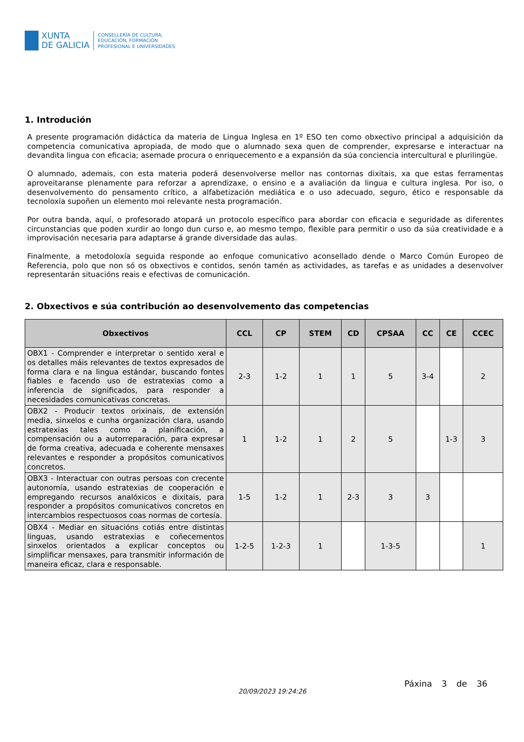XUNTA
DE GALICIA
CONSELLERÍA DE CULTURA,
EDUCACIÓN, FORMACIÓN
PROFESIONAL E UNIVERSIDADES
1. Introdución
A presente programación didáctica da materia de Lingua Inglesa en 1º ESO ten como obxectivo principal a adquisición da competencia comunicativa apropiada, de modo que o alumnado sexa quen de comprender, expresarse e interactuar na devandita lingua con eficacia; asemade procura o enriquecemento e a expansión da súa conciencia intercultural e plurilingüe.
O alumnado, ademais, con esta materia poderá desenvolverse mellor nas contornas dixitais, xa que estas ferramentas aproveitaranse plenamente para reforzar a aprendizaxe, o ensino e a avaliación da lingua e cultura inglesa. Por iso, o desenvolvemento do pensamento crítico, a alfabetización mediática e o uso adecuado, seguro, ético e responsable da tecnoloxía supoñen un elemento moi relevante nesta programación.
Por outra banda, aquí, o profesorado atopará un protocolo específico para abordar con eficacia e seguridade as diferentes circunstancias que poden xurdir ao longo dun curso e, ao mesmo tempo, flexible para permitir o uso da súa creatividade e a improvisación necesaria para adaptarse á grande diversidade das aulas.
Finalmente, a metodoloxía seguida responde ao enfoque comunicativo aconsellado dende o Marco Común Europeo de Referencia, polo que non só os obxectivos e contidos, senón tamén as actividades, as tarefas e as unidades a desenvolver representarán situacións reais e efectivas de comunicación.
2. Obxectivos e súa contribución ao desenvolvemento das competencias
| Obxectivos | CCL | CP | STEM | CD | CPSAA | CC | CE | CCEC |
| --- | --- | --- | --- | --- | --- | --- | --- | --- |
| OBX1 - Comprender e interpretar o sentido xeral e os detalles máis relevantes de textos expresados de forma clara e na lingua estándar, buscando fontes fiables e facendo uso de estratexias como a inferencia de significados, para responder a necesidades comunicativas concretas. | 2-3 | 1-2 | 1 | 1 | 5 | 3-4 | | 2 |
| OBX2 - Producir textos orixinais, de extensión media, sinxelos e cunha organización clara, usando estratexias tales como a planificación, a compensación ou a autorreparación, para expresar de forma creativa, adecuada e coherente mensaxes relevantes e responder a propósitos comunicativos concretos. | 1 | 1-2 | 1 | 2 | 5 | | 1-3 | 3 |
| OBX3 - Interactuar con outras persoas con crecente autonomía, usando estratexias de cooperación e empregando recursos analóxicos e dixitais, para responder a propósitos comunicativos concretos en intercambios respectuosos coas normas de cortesía. | 1-5 | 1-2 | 1 | 2-3 | 3 | 3 | | |
| OBX4 - Mediar en situacións cotiás entre distintas linguas, usando estratexias e coñecementos sinxelos orientados a explicar conceptos ou simplificar mensaxes, para transmitir información de maneira eficaz, clara e responsable. | 1-2-5 | 1-2-3 | 1 | | 1-3-5 | | | 1 |
20/09/2023 19:24:26
Páxina 3 de 36